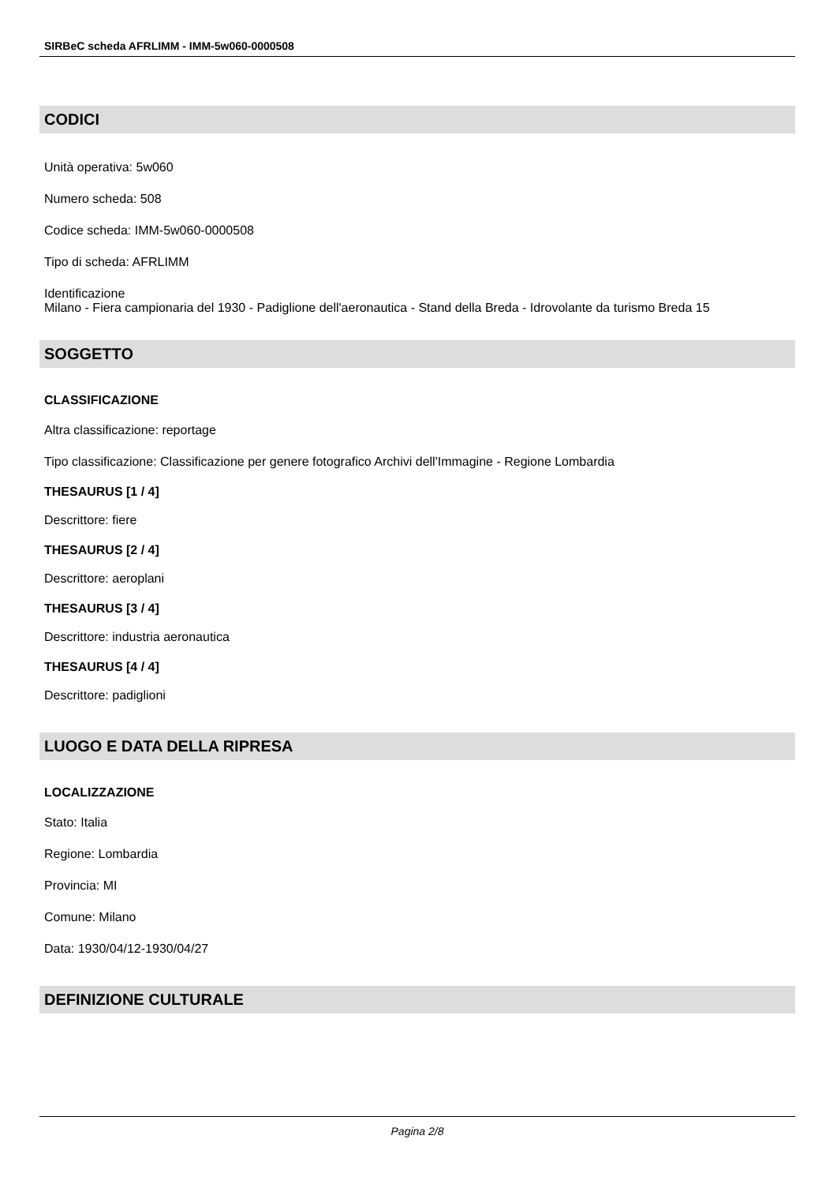SIRBeC scheda AFRLIMM - IMM-5w060-0000508
CODICI
Unità operativa: 5w060
Numero scheda: 508
Codice scheda: IMM-5w060-0000508
Tipo di scheda: AFRLIMM
Identificazione
Milano - Fiera campionaria del 1930 - Padiglione dell'aeronautica - Stand della Breda - Idrovolante da turismo Breda 15
SOGGETTO
CLASSIFICAZIONE
Altra classificazione: reportage
Tipo classificazione: Classificazione per genere fotografico Archivi dell'Immagine - Regione Lombardia
THESAURUS [1 / 4]
Descrittore: fiere
THESAURUS [2 / 4]
Descrittore: aeroplani
THESAURUS [3 / 4]
Descrittore: industria aeronautica
THESAURUS [4 / 4]
Descrittore: padiglioni
LUOGO E DATA DELLA RIPRESA
LOCALIZZAZIONE
Stato: Italia
Regione: Lombardia
Provincia: MI
Comune: Milano
Data: 1930/04/12-1930/04/27
DEFINIZIONE CULTURALE
Pagina 2/8